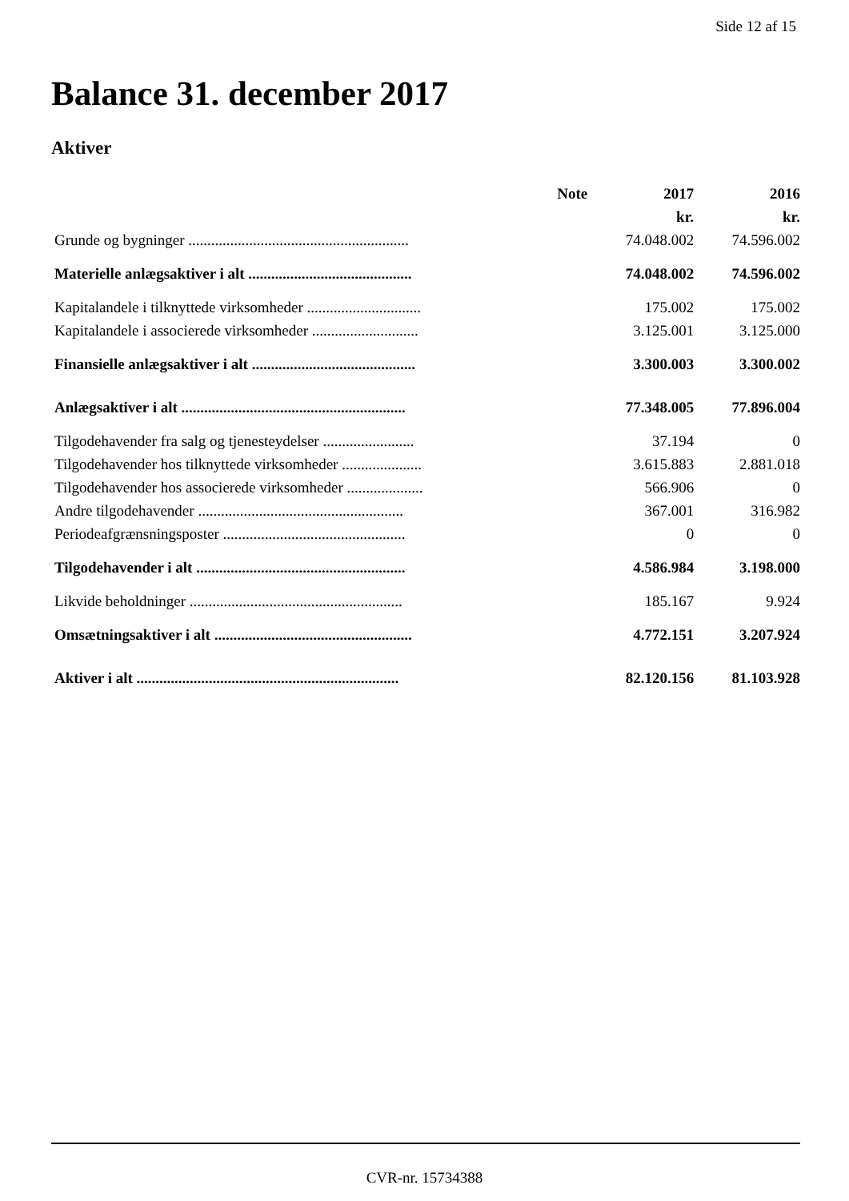Side 12 af 15
Balance 31. december 2017
Aktiver
| | Note | 2017 | 2016 |
| --- | --- | --- | --- |
| | | kr. | kr. |
| Grunde og bygninger .......................................................... | | 74.048.002 | 74.596.002 |
| Materielle anlægsaktiver i alt ........................................... | | 74.048.002 | 74.596.002 |
| Kapitalandele i tilknyttede virksomheder .............................. | | 175.002 | 175.002 |
| Kapitalandele i associerede virksomheder ............................ | | 3.125.001 | 3.125.000 |
| Finansielle anlægsaktiver i alt ........................................... | | 3.300.003 | 3.300.002 |
| Anlægsaktiver i alt ........................................................... | | 77.348.005 | 77.896.004 |
| Tilgodehavender fra salg og tjenesteydelser ........................ | | 37.194 | 0 |
| Tilgodehavender hos tilknyttede virksomheder ..................... | | 3.615.883 | 2.881.018 |
| Tilgodehavender hos associerede virksomheder .................... | | 566.906 | 0 |
| Andre tilgodehavender ...................................................... | | 367.001 | 316.982 |
| Periodeafgrænsningsposter ................................................ | | 0 | 0 |
| Tilgodehavender i alt ....................................................... | | 4.586.984 | 3.198.000 |
| Likvide beholdninger ........................................................ | | 185.167 | 9.924 |
| Omsætningsaktiver i alt .................................................... | | 4.772.151 | 3.207.924 |
| Aktiver i alt ..................................................................... | | 82.120.156 | 81.103.928 |
CVR-nr. 15734388